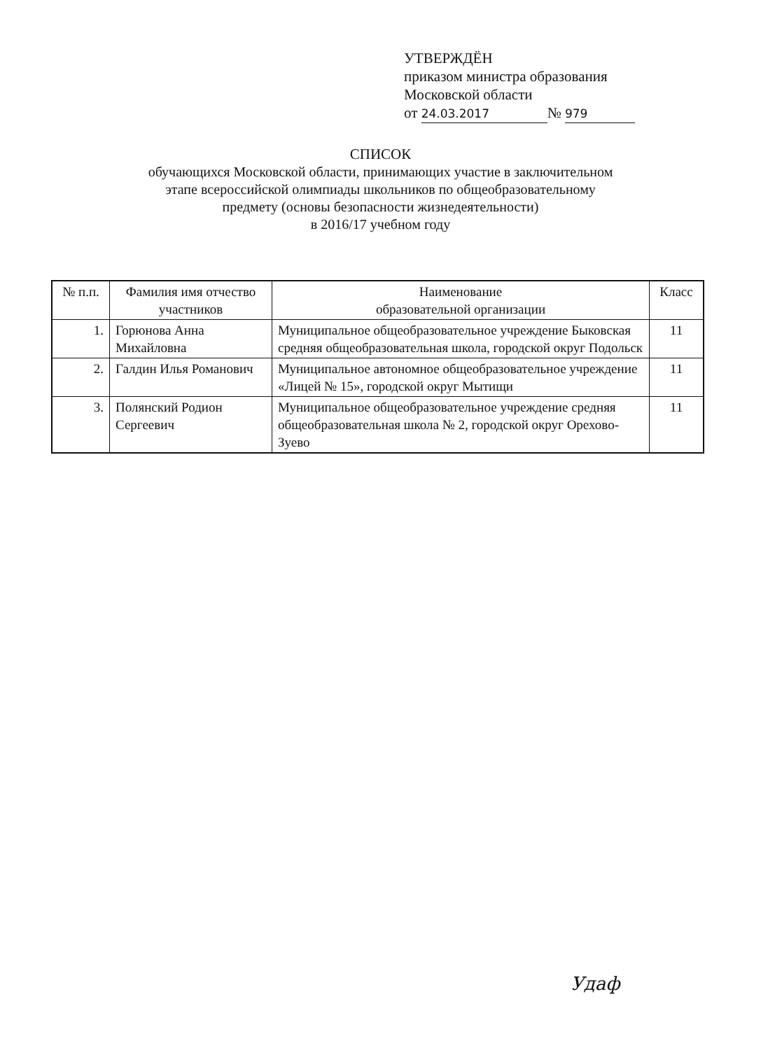УТВЕРЖДЁН
приказом министра образования
Московской области
от 24.03.2017 № 979
СПИСОК
обучающихся Московской области, принимающих участие в заключительном
этапе всероссийской олимпиады школьников по общеобразовательному
предмету (основы безопасности жизнедеятельности)
в 2016/17 учебном году
| № п.п. | Фамилия имя отчество участников | Наименование образовательной организации | Класс |
| --- | --- | --- | --- |
| 1. | Горюнова Анна Михайловна | Муниципальное общеобразовательное учреждение Быковская средняя общеобразовательная школа, городской округ Подольск | 11 |
| 2. | Галдин Илья Романович | Муниципальное автономное общеобразовательное учреждение «Лицей № 15», городской округ Мытищи | 11 |
| 3. | Полянский Родион Сергеевич | Муниципальное общеобразовательное учреждение средняя общеобразовательная школа № 2, городской округ Орехово-Зуево | 11 |
Удаф